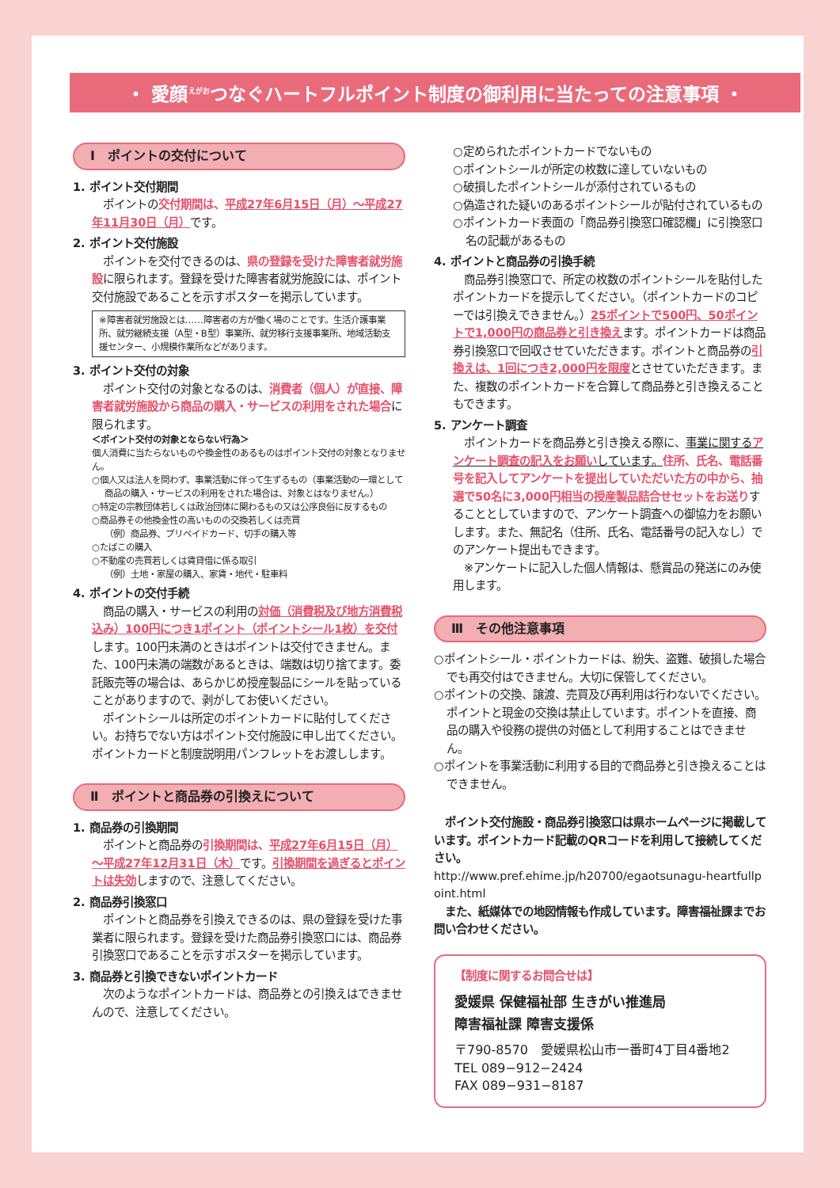・ 愛顔<sup>えがお</sup>つなぐハートフルポイント制度の御利用に当たっての注意事項 ・
Ⅰ　ポイントの交付について
1. ポイント交付期間
ポイントの交付期間は、平成27年6月15日（月）～平成27年11月30日（月）です。
2. ポイント交付施設
ポイントを交付できるのは、県の登録を受けた障害者就労施設に限られます。登録を受けた障害者就労施設には、ポイント交付施設であることを示すポスターを掲示しています。
※障害者就労施設とは……障害者の方が働く場のことです。生活介護事業所、就労継続支援（A型・B型）事業所、就労移行支援事業所、地域活動支援センター、小規模作業所などがあります。
3. ポイント交付の対象
ポイント交付の対象となるのは、消費者（個人）が直接、障害者就労施設から商品の購入・サービスの利用をされた場合に限られます。
＜ポイント交付の対象とならない行為＞
個人消費に当たらないものや換金性のあるものはポイント交付の対象となりません。
○個人又は法人を問わず、事業活動に伴って生ずるもの（事業活動の一環として商品の購入・サービスの利用をされた場合は、対象とはなりません。）
○特定の宗教団体若しくは政治団体に関わるもの又は公序良俗に反するもの
○商品券その他換金性の高いものの交換若しくは売買
（例）商品券、プリペイドカード、切手の購入等
○たばこの購入
○不動産の売買若しくは賃貸借に係る取引
（例）土地・家屋の購入、家賃・地代・駐車料
4. ポイントの交付手続
商品の購入・サービスの利用の対価（消費税及び地方消費税込み）100円につき1ポイント（ポイントシール1枚）を交付します。100円未満のときはポイントは交付できません。また、100円未満の端数があるときは、端数は切り捨てます。委託販売等の場合は、あらかじめ授産製品にシールを貼っていることがありますので、剥がしてお使いください。
ポイントシールは所定のポイントカードに貼付してください。お持ちでない方はポイント交付施設に申し出てください。ポイントカードと制度説明用パンフレットをお渡しします。
Ⅱ　ポイントと商品券の引換えについて
1. 商品券の引換期間
ポイントと商品券の引換期間は、平成27年6月15日（月）～平成27年12月31日（木）です。引換期間を過ぎるとポイントは失効しますので、注意してください。
2. 商品券引換窓口
ポイントと商品券を引換えできるのは、県の登録を受けた事業者に限られます。登録を受けた商品券引換窓口には、商品券引換窓口であることを示すポスターを掲示しています。
3. 商品券と引換できないポイントカード
次のようなポイントカードは、商品券との引換えはできませんので、注意してください。
○定められたポイントカードでないもの
○ポイントシールが所定の枚数に達していないもの
○破損したポイントシールが添付されているもの
○偽造された疑いのあるポイントシールが貼付されているもの
○ポイントカード表面の「商品券引換窓口確認欄」に引換窓口名の記載があるもの
4. ポイントと商品券の引換手続
商品券引換窓口で、所定の枚数のポイントシールを貼付したポイントカードを提示してください。（ポイントカードのコピーでは引換えできません。）25ポイントで500円、50ポイントで1,000円の商品券と引き換えます。ポイントカードは商品券引換窓口で回収させていただきます。ポイントと商品券の引換えは、1回につき2,000円を限度とさせていただきます。また、複数のポイントカードを合算して商品券と引き換えることもできます。
5. アンケート調査
ポイントカードを商品券と引き換える際に、事業に関するアンケート調査の記入をお願いしています。住所、氏名、電話番号を記入してアンケートを提出していただいた方の中から、抽選で50名に3,000円相当の授産製品詰合せセットをお送りすることとしていますので、アンケート調査への御協力をお願いします。また、無記名（住所、氏名、電話番号の記入なし）でのアンケート提出もできます。
※アンケートに記入した個人情報は、懸賞品の発送にのみ使用します。
Ⅲ　その他注意事項
○ポイントシール・ポイントカードは、紛失、盗難、破損した場合でも再交付はできません。大切に保管してください。
○ポイントの交換、譲渡、売買及び再利用は行わないでください。ポイントと現金の交換は禁止しています。ポイントを直接、商品の購入や役務の提供の対価として利用することはできません。
○ポイントを事業活動に利用する目的で商品券と引き換えることはできません。
ポイント交付施設・商品券引換窓口は県ホームページに掲載しています。ポイントカード記載のQRコードを利用して接続してください。
http://www.pref.ehime.jp/h20700/egaotsunagu-heartfullpoint.html
また、紙媒体での地図情報も作成しています。障害福祉課までお問い合わせください。
【制度に関するお問合せは】
愛媛県 保健福祉部 生きがい推進局
障害福祉課 障害支援係
〒790-8570　愛媛県松山市一番町4丁目4番地2
TEL 089−912−2424
FAX 089−931−8187